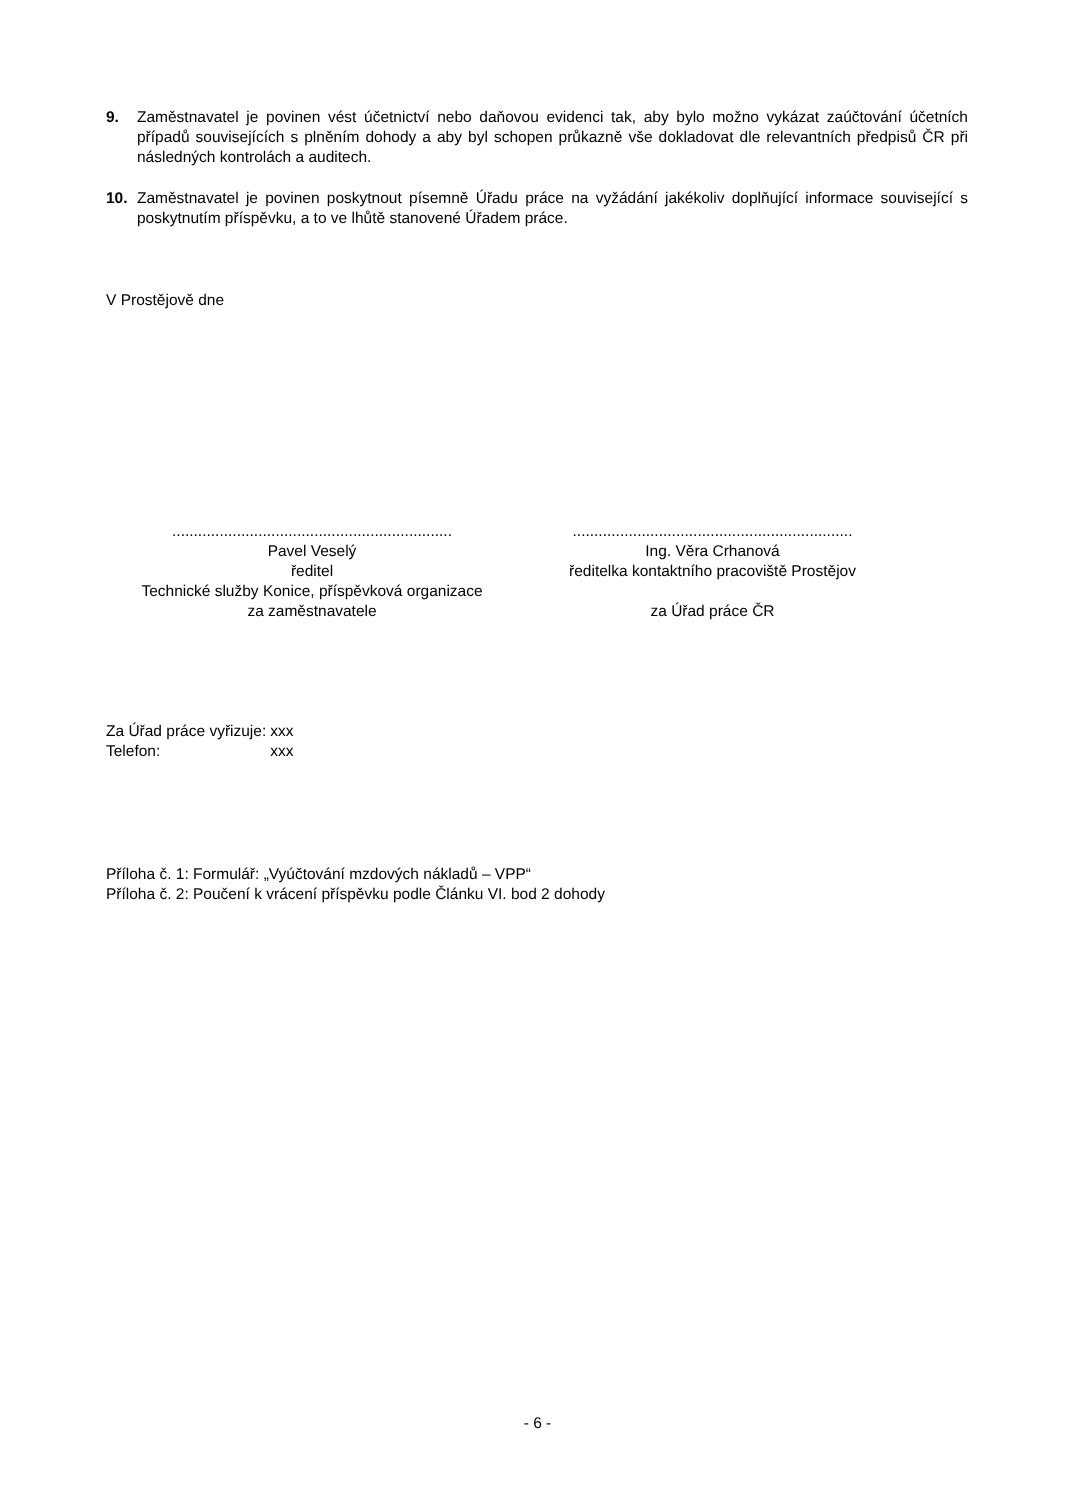9. Zaměstnavatel je povinen vést účetnictví nebo daňovou evidenci tak, aby bylo možno vykázat zaúčtování účetních případů souvisejících s plněním dohody a aby byl schopen průkazně vše dokladovat dle relevantních předpisů ČR při následných kontrolách a auditech.
10. Zaměstnavatel je povinen poskytnout písemně Úřadu práce na vyžádání jakékoliv doplňující informace související s poskytnutím příspěvku, a to ve lhůtě stanovené Úřadem práce.
V Prostějově dne
.................................................................
Pavel Veselý
ředitel
Technické služby Konice, příspěvková organizace
za zaměstnavatele
.................................................................
Ing. Věra Crhanová
ředitelka kontaktního pracoviště Prostějov
za Úřad práce ČR
| Za Úřad práce vyřizuje: | xxx |
| Telefon: | xxx |
Příloha č. 1: Formulář: „Vyúčtování mzdových nákladů – VPP“
Příloha č. 2: Poučení k vrácení příspěvku podle Článku VI. bod 2 dohody
- 6 -